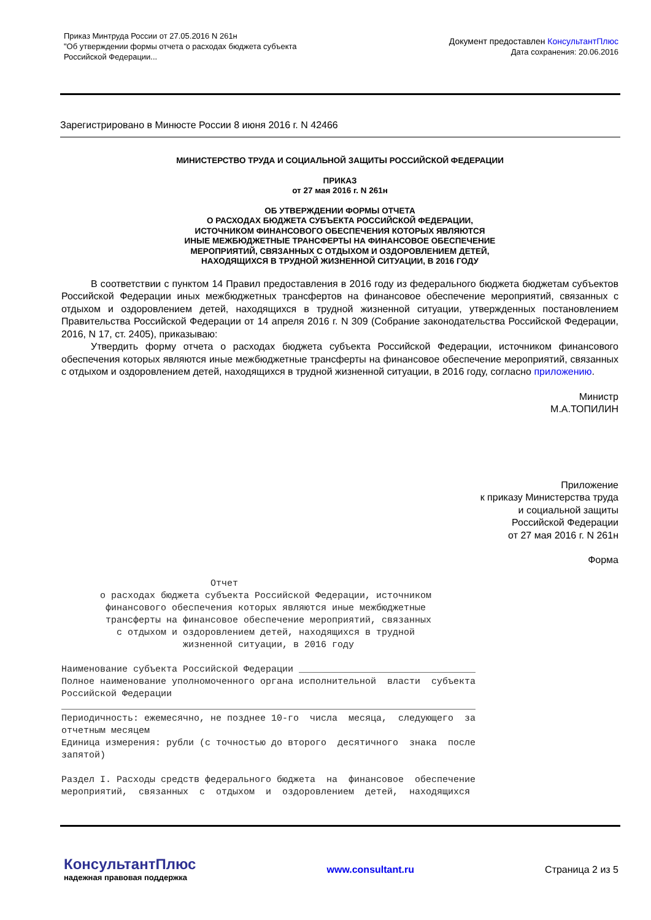Приказ Минтруда России от 27.05.2016 N 261н
"Об утверждении формы отчета о расходах бюджета субъекта
Российской Федерации...
Документ предоставлен КонсультантПлюс
Дата сохранения: 20.06.2016
Зарегистрировано в Минюсте России 8 июня 2016 г. N 42466
МИНИСТЕРСТВО ТРУДА И СОЦИАЛЬНОЙ ЗАЩИТЫ РОССИЙСКОЙ ФЕДЕРАЦИИ
ПРИКАЗ
от 27 мая 2016 г. N 261н
ОБ УТВЕРЖДЕНИИ ФОРМЫ ОТЧЕТА
О РАСХОДАХ БЮДЖЕТА СУБЪЕКТА РОССИЙСКОЙ ФЕДЕРАЦИИ,
ИСТОЧНИКОМ ФИНАНСОВОГО ОБЕСПЕЧЕНИЯ КОТОРЫХ ЯВЛЯЮТСЯ
ИНЫЕ МЕЖБЮДЖЕТНЫЕ ТРАНСФЕРТЫ НА ФИНАНСОВОЕ ОБЕСПЕЧЕНИЕ
МЕРОПРИЯТИЙ, СВЯЗАННЫХ С ОТДЫХОМ И ОЗДОРОВЛЕНИЕМ ДЕТЕЙ,
НАХОДЯЩИХСЯ В ТРУДНОЙ ЖИЗНЕННОЙ СИТУАЦИИ, В 2016 ГОДУ
В соответствии с пунктом 14 Правил предоставления в 2016 году из федерального бюджета бюджетам субъектов Российской Федерации иных межбюджетных трансфертов на финансовое обеспечение мероприятий, связанных с отдыхом и оздоровлением детей, находящихся в трудной жизненной ситуации, утвержденных постановлением Правительства Российской Федерации от 14 апреля 2016 г. N 309 (Собрание законодательства Российской Федерации, 2016, N 17, ст. 2405), приказываю:
Утвердить форму отчета о расходах бюджета субъекта Российской Федерации, источником финансового обеспечения которых являются иные межбюджетные трансферты на финансовое обеспечение мероприятий, связанных с отдыхом и оздоровлением детей, находящихся в трудной жизненной ситуации, в 2016 году, согласно приложению.
Министр
М.А.ТОПИЛИН
Приложение
к приказу Министерства труда
и социальной защиты
Российской Федерации
от 27 мая 2016 г. N 261н
Форма
Отчет о расходах бюджета субъекта Российской Федерации, источником финансового обеспечения которых являются иные межбюджетные трансферты на финансовое обеспечение мероприятий, связанных с отдыхом и оздоровлением детей, находящихся в трудной жизненной ситуации, в 2016 году Наименование субъекта Российской Федерации ________________________________ Полное наименование уполномоченного органа исполнительной власти субъекта Российской Федерации ___________________________________________________________________________ Периодичность: ежемесячно, не позднее 10-го числа месяца, следующего за отчетным месяцем Единица измерения: рубли (с точностью до второго десятичного знака после запятой) Раздел I. Расходы средств федерального бюджета на финансовое обеспечение мероприятий, связанных с отдыхом и оздоровлением детей, находящихся
КонсультантПлюс
надежная правовая поддержка
www.consultant.ru Страница 2 из 5